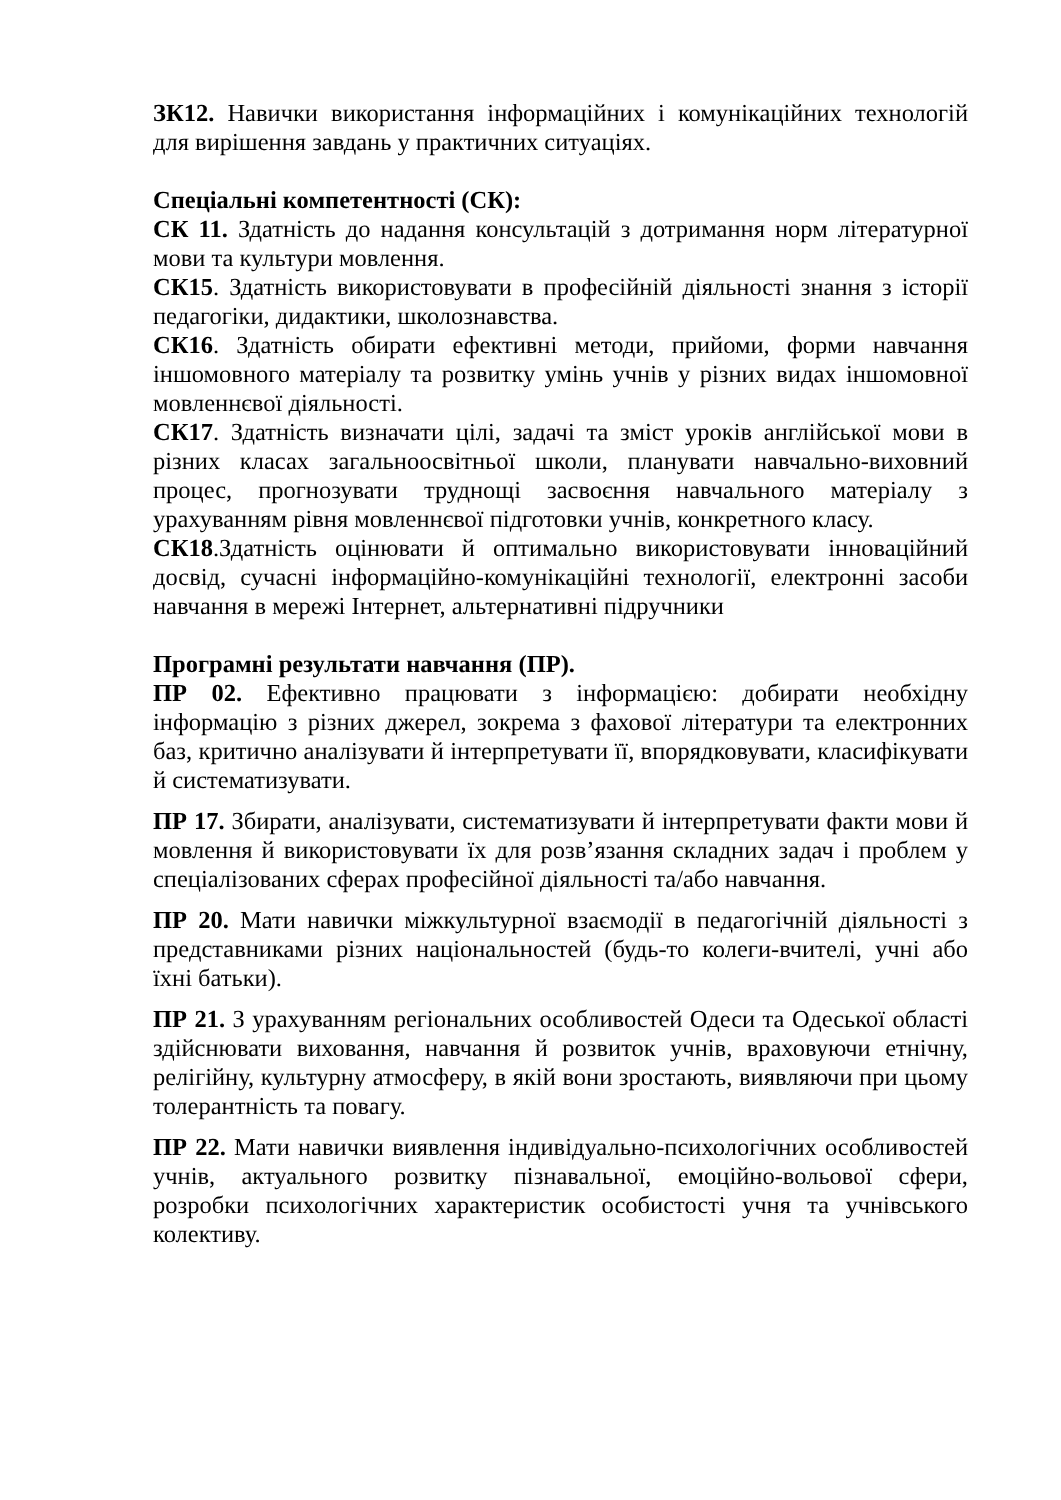ЗК12. Навички використання інформаційних і комунікаційних технологій для вирішення завдань у практичних ситуаціях.
Спеціальні компетентності (СК):
СК 11. Здатність до надання консультацій з дотримання норм літературної мови та культури мовлення.
СК15. Здатність використовувати в професійній діяльності знання з історії педагогіки, дидактики, школознавства.
СК16. Здатність обирати ефективні методи, прийоми, форми навчання іншомовного матеріалу та розвитку умінь учнів у різних видах іншомовної мовленнєвої діяльності.
СК17. Здатність визначати цілі, задачі та зміст уроків англійської мови в різних класах загальноосвітньої школи, планувати навчально-виховний процес, прогнозувати труднощі засвоєння навчального матеріалу з урахуванням рівня мовленнєвої підготовки учнів, конкретного класу.
СК18.Здатність оцінювати й оптимально використовувати інноваційний досвід, сучасні інформаційно-комунікаційні технології, електронні засоби навчання в мережі Інтернет, альтернативні підручники
Програмні результати навчання (ПР).
ПР 02. Ефективно працювати з інформацією: добирати необхідну інформацію з різних джерел, зокрема з фахової літератури та електронних баз, критично аналізувати й інтерпретувати її, впорядковувати, класифікувати й систематизувати.
ПР 17. Збирати, аналізувати, систематизувати й інтерпретувати факти мови й мовлення й використовувати їх для розв’язання складних задач і проблем у спеціалізованих сферах професійної діяльності та/або навчання.
ПР 20. Мати навички міжкультурної взаємодії в педагогічній діяльності з представниками різних національностей (будь-то колеги-вчителі, учні або їхні батьки).
ПР 21. З урахуванням регіональних особливостей Одеси та Одеської області здійснювати виховання, навчання й розвиток учнів, враховуючи етнічну, релігійну, культурну атмосферу, в якій вони зростають, виявляючи при цьому толерантність та повагу.
ПР 22. Мати навички виявлення індивідуально-психологічних особливостей учнів, актуального розвитку пізнавальної, емоційно-вольової сфери, розробки психологічних характеристик особистості учня та учнівського колективу.